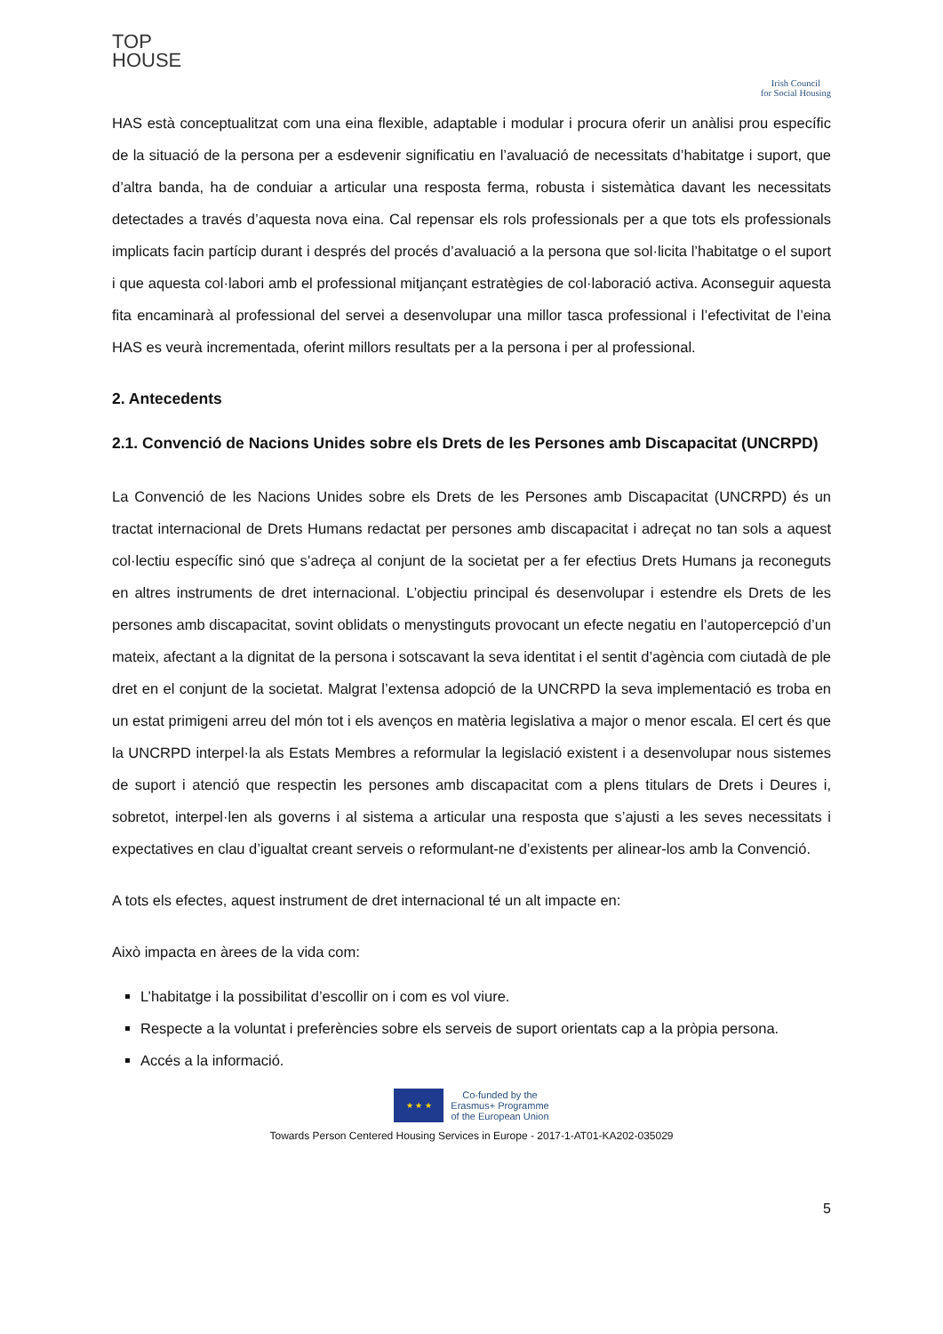TOP
HOUSE
Irish Council
for Social Housing
HAS està conceptualitzat com una eina flexible, adaptable i modular i procura oferir un anàlisi prou específic de la situació de la persona per a esdevenir significatiu en l’avaluació de necessitats d’habitatge i suport, que d’altra banda, ha de conduiar a articular una resposta ferma, robusta i sistemàtica davant les necessitats detectades a través d’aquesta nova eina. Cal repensar els rols professionals per a que tots els professionals implicats facin partícip durant i després del procés d’avaluació a la persona que sol·licita l’habitatge o el suport i que aquesta col·labori amb el professional mitjançant estratègies de col·laboració activa. Aconseguir aquesta fita encaminarà al professional del servei a desenvolupar una millor tasca professional i l’efectivitat de l’eina HAS es veurà incrementada, oferint millors resultats per a la persona i per al professional.
2. Antecedents
2.1. Convenció de Nacions Unides sobre els Drets de les Persones amb Discapacitat (UNCRPD)
La Convenció de les Nacions Unides sobre els Drets de les Persones amb Discapacitat (UNCRPD) és un tractat internacional de Drets Humans redactat per persones amb discapacitat i adreçat no tan sols a aquest col·lectiu específic sinó que s’adreça al conjunt de la societat per a fer efectius Drets Humans ja reconeguts en altres instruments de dret internacional. L’objectiu principal és desenvolupar i estendre els Drets de les persones amb discapacitat, sovint oblidats o menystinguts provocant un efecte negatiu en l’autopercepció d’un mateix, afectant a la dignitat de la persona i sotscavant la seva identitat i el sentit d’agència com ciutadà de ple dret en el conjunt de la societat. Malgrat l’extensa adopció de la UNCRPD la seva implementació es troba en un estat primigeni arreu del món tot i els avenços en matèria legislativa a major o menor escala. El cert és que la UNCRPD interpel·la als Estats Membres a reformular la legislació existent i a desenvolupar nous sistemes de suport i atenció que respectin les persones amb discapacitat com a plens titulars de Drets i Deures i, sobretot, interpel·len als governs i al sistema a articular una resposta que s’ajusti a les seves necessitats i expectatives en clau d’igualtat creant serveis o reformulant-ne d’existents per alinear-los amb la Convenció.
A tots els efectes, aquest instrument de dret internacional té un alt impacte en:
Això impacta en àrees de la vida com:
L’habitatge i la possibilitat d’escollir on i com es vol viure.
Respecte a la voluntat i preferències sobre els serveis de suport orientats cap a la pròpia persona.
Accés a la informació.
5
★ ★ ★
Co-funded by the
Erasmus+ Programme
of the European Union
Towards Person Centered Housing Services in Europe - 2017-1-AT01-KA202-035029